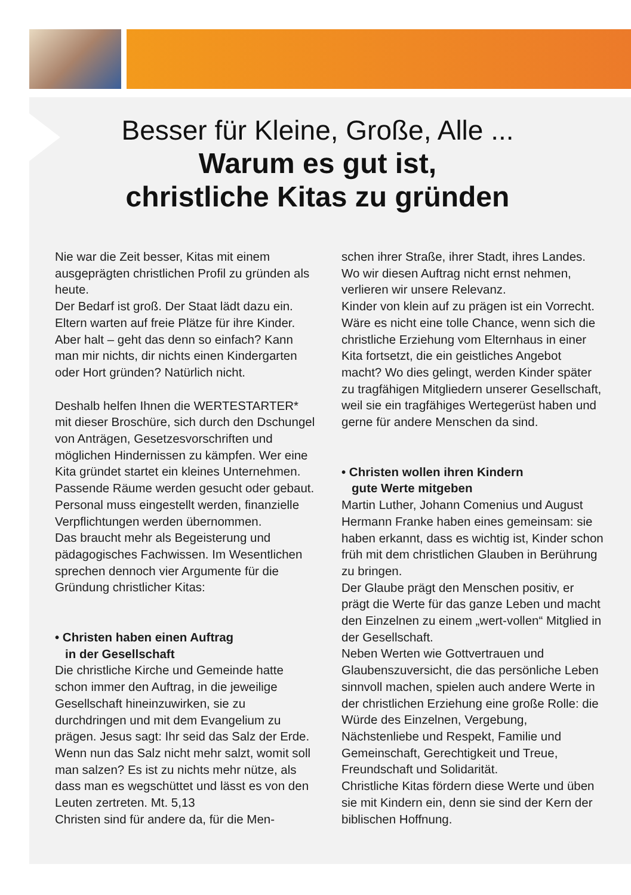Besser für Kleine, Große, Alle ...
Warum es gut ist,
christliche Kitas zu gründen
Nie war die Zeit besser, Kitas mit einem ausgeprägten christlichen Profil zu gründen als heute.
Der Bedarf ist groß. Der Staat lädt dazu ein. Eltern warten auf freie Plätze für ihre Kinder. Aber halt – geht das denn so einfach? Kann man mir nichts, dir nichts einen Kindergarten oder Hort gründen? Natürlich nicht.
Deshalb helfen Ihnen die WERTESTARTER* mit dieser Broschüre, sich durch den Dschungel von Anträgen, Gesetzesvorschriften und möglichen Hindernissen zu kämpfen. Wer eine Kita gründet startet ein kleines Unternehmen. Passende Räume werden gesucht oder gebaut. Personal muss eingestellt werden, finanzielle Verpflichtungen werden übernommen.
Das braucht mehr als Begeisterung und pädagogisches Fachwissen. Im Wesentlichen sprechen dennoch vier Argumente für die Gründung christlicher Kitas:
• Christen haben einen Auftrag
in der Gesellschaft
Die christliche Kirche und Gemeinde hatte schon immer den Auftrag, in die jeweilige Gesellschaft hineinzuwirken, sie zu durchdringen und mit dem Evangelium zu prägen. Jesus sagt: Ihr seid das Salz der Erde. Wenn nun das Salz nicht mehr salzt, womit soll man salzen? Es ist zu nichts mehr nütze, als dass man es wegschüttet und lässt es von den Leuten zertreten. Mt. 5,13
Christen sind für andere da, für die Men-
schen ihrer Straße, ihrer Stadt, ihres Landes. Wo wir diesen Auftrag nicht ernst nehmen, verlieren wir unsere Relevanz.
Kinder von klein auf zu prägen ist ein Vorrecht. Wäre es nicht eine tolle Chance, wenn sich die christliche Erziehung vom Elternhaus in einer Kita fortsetzt, die ein geistliches Angebot macht? Wo dies gelingt, werden Kinder später zu tragfähigen Mitgliedern unserer Gesellschaft, weil sie ein tragfähiges Wertegerüst haben und gerne für andere Menschen da sind.
• Christen wollen ihren Kindern
gute Werte mitgeben
Martin Luther, Johann Comenius und August Hermann Franke haben eines gemeinsam: sie haben erkannt, dass es wichtig ist, Kinder schon früh mit dem christlichen Glauben in Berührung zu bringen.
Der Glaube prägt den Menschen positiv, er prägt die Werte für das ganze Leben und macht den Einzelnen zu einem „wert-vollen“ Mitglied in der Gesellschaft.
Neben Werten wie Gottvertrauen und Glaubenszuversicht, die das persönliche Leben sinnvoll machen, spielen auch andere Werte in der christlichen Erziehung eine große Rolle: die Würde des Einzelnen, Vergebung, Nächstenliebe und Respekt, Familie und Gemeinschaft, Gerechtigkeit und Treue, Freundschaft und Solidarität.
Christliche Kitas fördern diese Werte und üben sie mit Kindern ein, denn sie sind der Kern der biblischen Hoffnung.